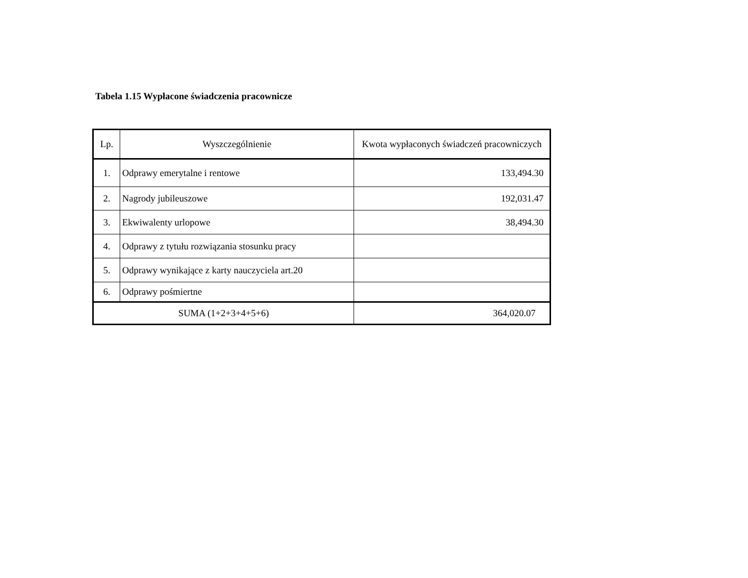Tabela 1.15 Wypłacone świadczenia pracownicze
| Lp. | Wyszczególnienie | Kwota wypłaconych świadczeń pracowniczych |
| --- | --- | --- |
| 1. | Odprawy emerytalne i rentowe | 133,494.30 |
| 2. | Nagrody jubileuszowe | 192,031.47 |
| 3. | Ekwiwalenty urlopowe | 38,494.30 |
| 4. | Odprawy z tytułu rozwiązania stosunku pracy | |
| 5. | Odprawy wynikające z karty nauczyciela art.20 | |
| 6. | Odprawy pośmiertne | |
| SUMA (1+2+3+4+5+6) | | 364,020.07 |